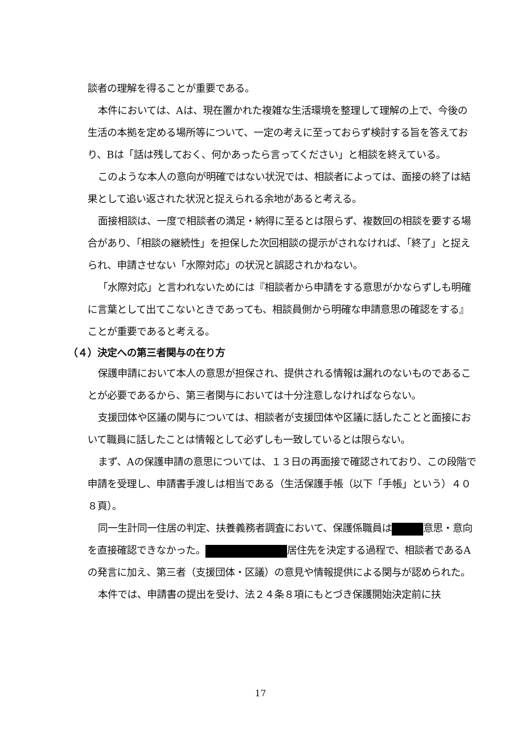談者の理解を得ることが重要である。
本件においては、Aは、現在置かれた複雑な生活環境を整理して理解の上で、今後の生活の本拠を定める場所等について、一定の考えに至っておらず検討する旨を答えており、Bは「話は残しておく、何かあったら言ってください」と相談を終えている。
このような本人の意向が明確ではない状況では、相談者によっては、面接の終了は結果として追い返された状況と捉えられる余地があると考える。
面接相談は、一度で相談者の満足・納得に至るとは限らず、複数回の相談を要する場合があり、「相談の継続性」を担保した次回相談の提示がされなければ、「終了」と捉えられ、申請させない「水際対応」の状況と誤認されかねない。
「水際対応」と言われないためには『相談者から申請をする意思がかならずしも明確に言葉として出てこないときであっても、相談員側から明確な申請意思の確認をする』ことが重要であると考える。
（４）決定への第三者関与の在り方
保護申請において本人の意思が担保され、提供される情報は漏れのないものであることが必要であるから、第三者関与においては十分注意しなければならない。
支援団体や区議の関与については、相談者が支援団体や区議に話したことと面接において職員に話したことは情報として必ずしも一致しているとは限らない。
まず、Aの保護申請の意思については、１３日の再面接で確認されており、この段階で申請を受理し、申請書手渡しは相当である（生活保護手帳（以下「手帳」という）４０８頁）。
同一生計同一住居の判定、扶養義務者調査において、保護係職員は 意思・意向を直接確認できなかった。 居住先を決定する過程で、相談者であるAの発言に加え、第三者（支援団体・区議）の意見や情報提供による関与が認められた。
本件では、申請書の提出を受け、法２４条８項にもとづき保護開始決定前に扶
17